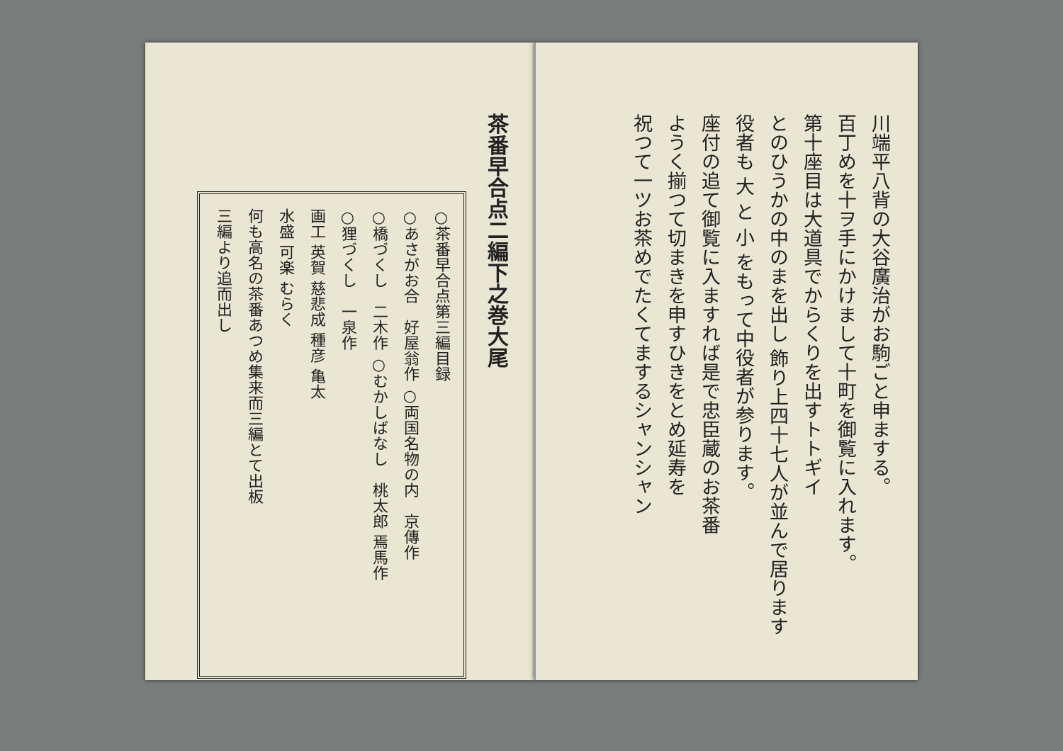茶番早合点二編下之巻大尾
○茶番早合点第三編目録
○あさがお合　好屋翁作 ○両国名物の内　京傳作
○橋づくし　二木作 ○むかしばなし　桃太郎 焉馬作
○狸づくし　一泉作
画工 英賀 慈悲成 種彦 亀太
水盛 可楽 むらく
何も高名の茶番あつめ集来而三編とて出板
三編より追而出し
川端平八背の大谷廣治がお駒ごと申まする。
百丁めを十ヲ手にかけまして十町を御覧に入れます。
第十座目は大道具でからくりを出すトトギイ
とのひうかの中のまを出し 飾り上四十七人が並んで居ります
役者も 大 と 小 をもって中役者が参ります。
座付の追て御覧に入ますれば是で忠臣蔵のお茶番
ようく揃つて切まきを申すひきをとめ延寿を
祝つて一ツお茶めでたくてまするシャンシャン